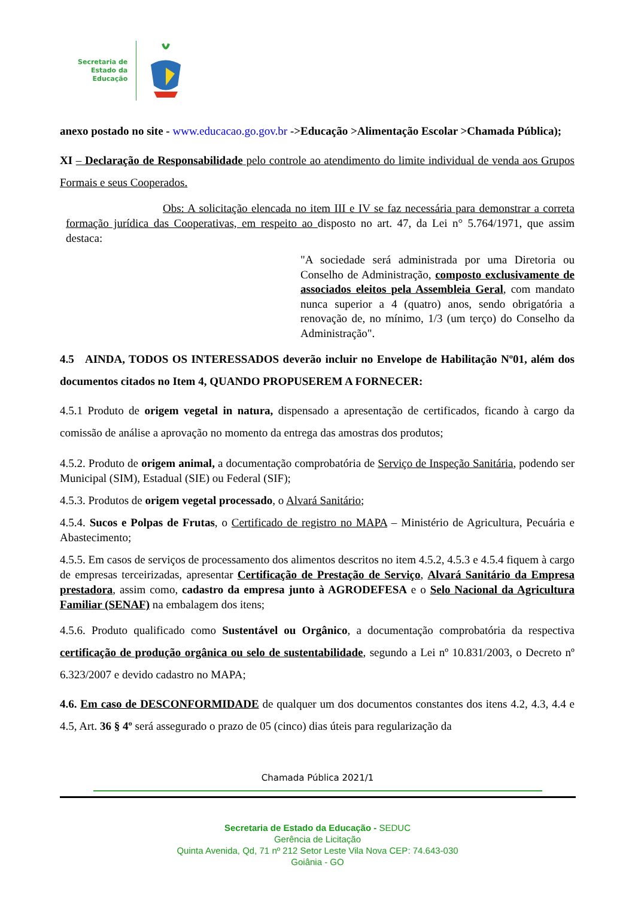Secretaria de
Estado da
Educação
anexo postado no site - www.educacao.go.gov.br ->Educação >Alimentação Escolar >Chamada Pública);
XI – Declaração de Responsabilidade pelo controle ao atendimento do limite individual de venda aos Grupos Formais e seus Cooperados.
Obs: A solicitação elencada no item III e IV se faz necessária para demonstrar a correta formação jurídica das Cooperativas, em respeito ao disposto no art. 47, da Lei n° 5.764/1971, que assim destaca:
"A sociedade será administrada por uma Diretoria ou Conselho de Administração, composto exclusivamente de associados eleitos pela Assembleia Geral, com mandato nunca superior a 4 (quatro) anos, sendo obrigatória a renovação de, no mínimo, 1/3 (um terço) do Conselho da Administração".
4.5 AINDA, TODOS OS INTERESSADOS deverão incluir no Envelope de Habilitação Nº01, além dos documentos citados no Item 4, QUANDO PROPUSEREM A FORNECER:
4.5.1 Produto de origem vegetal in natura, dispensado a apresentação de certificados, ficando à cargo da comissão de análise a aprovação no momento da entrega das amostras dos produtos;
4.5.2. Produto de origem animal, a documentação comprobatória de Serviço de Inspeção Sanitária, podendo ser Municipal (SIM), Estadual (SIE) ou Federal (SIF);
4.5.3. Produtos de origem vegetal processado, o Alvará Sanitário;
4.5.4. Sucos e Polpas de Frutas, o Certificado de registro no MAPA – Ministério de Agricultura, Pecuária e Abastecimento;
4.5.5. Em casos de serviços de processamento dos alimentos descritos no item 4.5.2, 4.5.3 e 4.5.4 fiquem à cargo de empresas terceirizadas, apresentar Certificação de Prestação de Serviço, Alvará Sanitário da Empresa prestadora, assim como, cadastro da empresa junto à AGRODEFESA e o Selo Nacional da Agricultura Familiar (SENAF) na embalagem dos itens;
4.5.6. Produto qualificado como Sustentável ou Orgânico, a documentação comprobatória da respectiva certificação de produção orgânica ou selo de sustentabilidade, segundo a Lei nº 10.831/2003, o Decreto nº 6.323/2007 e devido cadastro no MAPA;
4.6. Em caso de DESCONFORMIDADE de qualquer um dos documentos constantes dos itens 4.2, 4.3, 4.4 e 4.5, Art. 36 § 4º será assegurado o prazo de 05 (cinco) dias úteis para regularização da
Chamada Pública 2021/1
Secretaria de Estado da Educação - SEDUC
Gerência de Licitação
Quinta Avenida, Qd, 71 nº 212 Setor Leste Vila Nova CEP: 74.643-030
Goiânia - GO